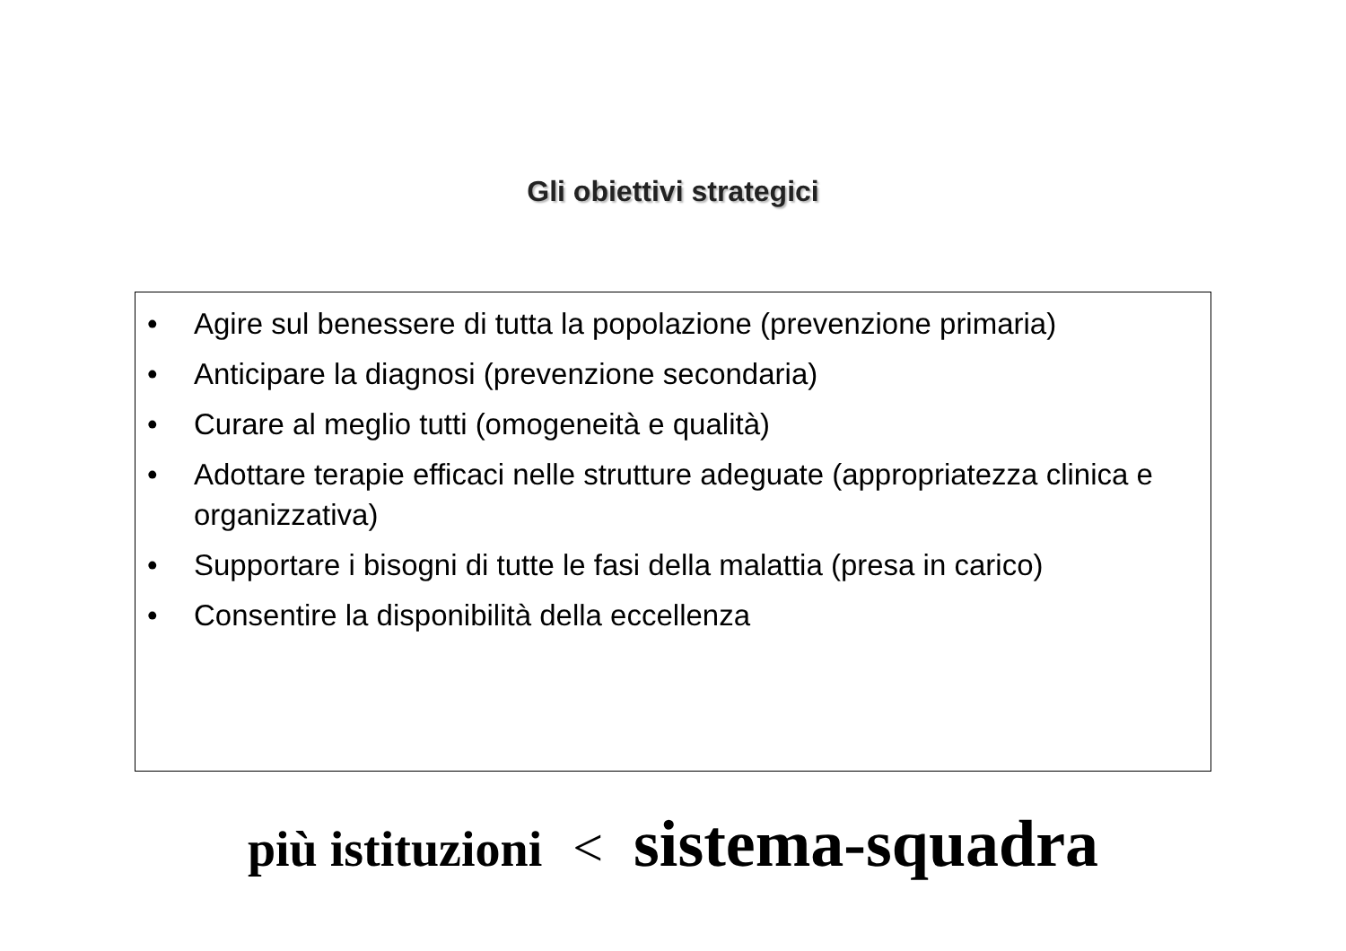Gli obiettivi strategici
• Agire sul benessere di tutta la popolazione (prevenzione primaria)
• Anticipare la diagnosi (prevenzione secondaria)
• Curare al meglio tutti (omogeneità e qualità)
• Adottare terapie efficaci nelle strutture adeguate (appropriatezza clinica e organizzativa)
• Supportare i bisogni di tutte le fasi della malattia (presa in carico)
• Consentire la disponibilità della eccellenza
più istituzioni < sistema-squadra